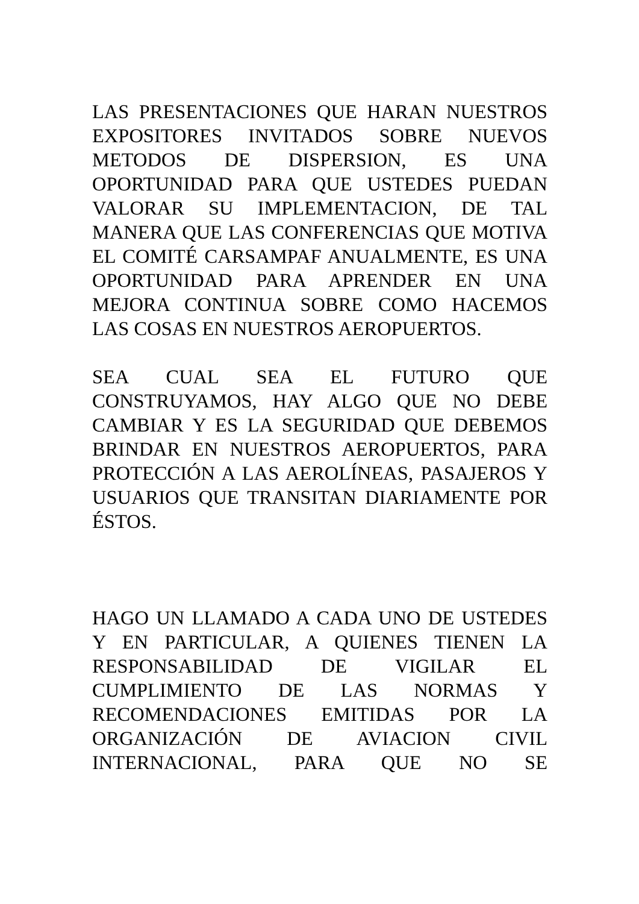LAS PRESENTACIONES QUE HARAN NUESTROS EXPOSITORES INVITADOS SOBRE NUEVOS METODOS DE DISPERSION, ES UNA OPORTUNIDAD PARA QUE USTEDES PUEDAN VALORAR SU IMPLEMENTACION, DE TAL MANERA QUE LAS CONFERENCIAS QUE MOTIVA EL COMITÉ CARSAMPAF ANUALMENTE, ES UNA OPORTUNIDAD PARA APRENDER EN UNA MEJORA CONTINUA SOBRE COMO HACEMOS LAS COSAS EN NUESTROS AEROPUERTOS.
SEA CUAL SEA EL FUTURO QUE CONSTRUYAMOS, HAY ALGO QUE NO DEBE CAMBIAR Y ES LA SEGURIDAD QUE DEBEMOS BRINDAR EN NUESTROS AEROPUERTOS, PARA PROTECCIÓN A LAS AEROLÍNEAS, PASAJEROS Y USUARIOS QUE TRANSITAN DIARIAMENTE POR ÉSTOS.
HAGO UN LLAMADO A CADA UNO DE USTEDES Y EN PARTICULAR, A QUIENES TIENEN LA RESPONSABILIDAD DE VIGILAR EL CUMPLIMIENTO DE LAS NORMAS Y RECOMENDACIONES EMITIDAS POR LA ORGANIZACIÓN DE AVIACION CIVIL INTERNACIONAL, PARA QUE NO SE